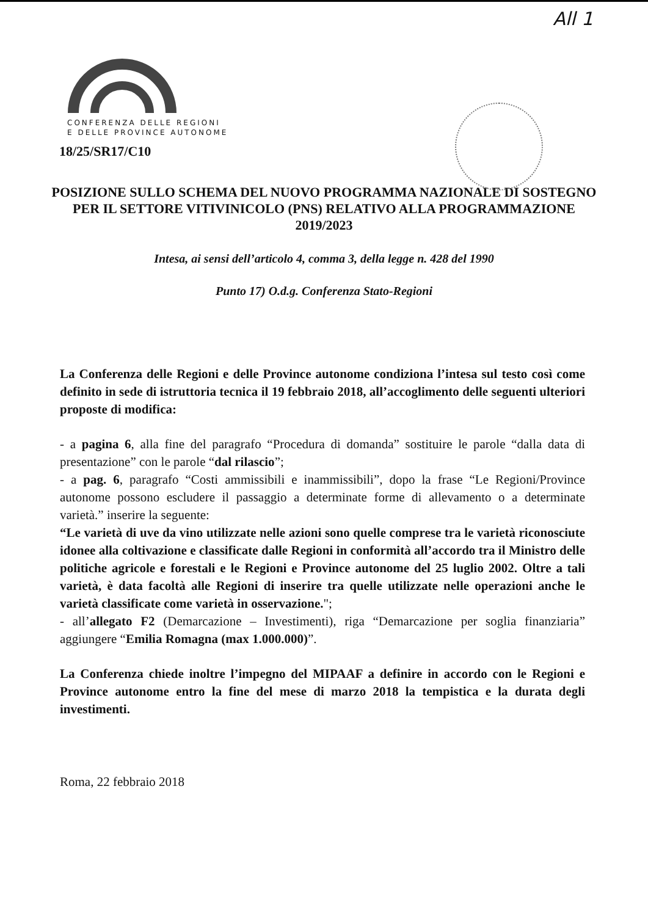All 1
CONFERENZA DELLE REGIONI
E DELLE PROVINCE AUTONOME
18/25/SR17/C10
POSIZIONE SULLO SCHEMA DEL NUOVO PROGRAMMA NAZIONALE DI SOSTEGNO PER IL SETTORE VITIVINICOLO (PNS) RELATIVO ALLA PROGRAMMAZIONE 2019/2023
Intesa, ai sensi dell’articolo 4, comma 3, della legge n. 428 del 1990
Punto 17) O.d.g. Conferenza Stato-Regioni
La Conferenza delle Regioni e delle Province autonome condiziona l’intesa sul testo così come definito in sede di istruttoria tecnica il 19 febbraio 2018, all’accoglimento delle seguenti ulteriori proposte di modifica:
- a pagina 6, alla fine del paragrafo “Procedura di domanda” sostituire le parole “dalla data di presentazione” con le parole “dal rilascio”;
- a pag. 6, paragrafo “Costi ammissibili e inammissibili”, dopo la frase “Le Regioni/Province autonome possono escludere il passaggio a determinate forme di allevamento o a determinate varietà.” inserire la seguente:
“Le varietà di uve da vino utilizzate nelle azioni sono quelle comprese tra le varietà riconosciute idonee alla coltivazione e classificate dalle Regioni in conformità all’accordo tra il Ministro delle politiche agricole e forestali e le Regioni e Province autonome del 25 luglio 2002. Oltre a tali varietà, è data facoltà alle Regioni di inserire tra quelle utilizzate nelle operazioni anche le varietà classificate come varietà in osservazione.";
- all’allegato F2 (Demarcazione – Investimenti), riga “Demarcazione per soglia finanziaria” aggiungere “Emilia Romagna (max 1.000.000)”.
La Conferenza chiede inoltre l’impegno del MIPAAF a definire in accordo con le Regioni e Province autonome entro la fine del mese di marzo 2018 la tempistica e la durata degli investimenti.
Roma, 22 febbraio 2018